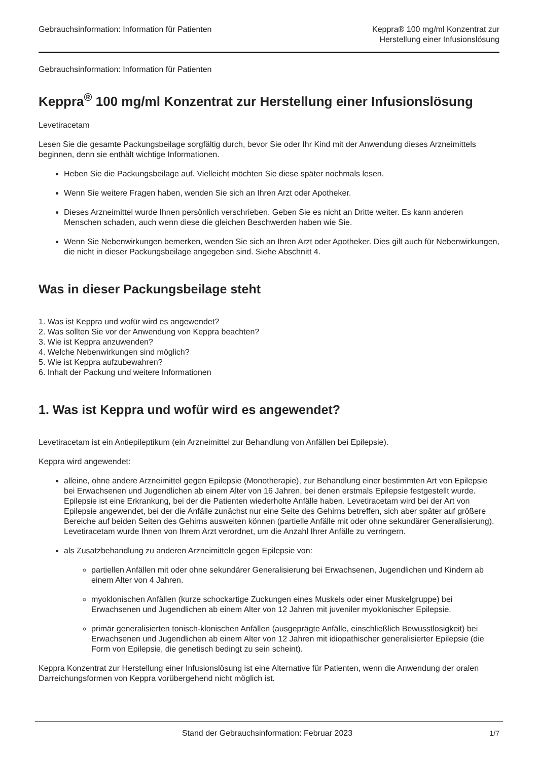Gebrauchsinformation: Information für Patienten
Keppra® 100 mg/ml Konzentrat zur
Herstellung einer Infusionslösung
Gebrauchsinformation: Information für Patienten
Keppra<sup>®</sup> 100 mg/ml Konzentrat zur Herstellung einer Infusionslösung
Levetiracetam
Lesen Sie die gesamte Packungsbeilage sorgfältig durch, bevor Sie oder Ihr Kind mit der Anwendung dieses Arzneimittels beginnen, denn sie enthält wichtige Informationen.
Heben Sie die Packungsbeilage auf. Vielleicht möchten Sie diese später nochmals lesen.
Wenn Sie weitere Fragen haben, wenden Sie sich an Ihren Arzt oder Apotheker.
Dieses Arzneimittel wurde Ihnen persönlich verschrieben. Geben Sie es nicht an Dritte weiter. Es kann anderen Menschen schaden, auch wenn diese die gleichen Beschwerden haben wie Sie.
Wenn Sie Nebenwirkungen bemerken, wenden Sie sich an Ihren Arzt oder Apotheker. Dies gilt auch für Nebenwirkungen, die nicht in dieser Packungsbeilage angegeben sind. Siehe Abschnitt 4.
Was in dieser Packungsbeilage steht
1. Was ist Keppra und wofür wird es angewendet?
2. Was sollten Sie vor der Anwendung von Keppra beachten?
3. Wie ist Keppra anzuwenden?
4. Welche Nebenwirkungen sind möglich?
5. Wie ist Keppra aufzubewahren?
6. Inhalt der Packung und weitere Informationen
1. Was ist Keppra und wofür wird es angewendet?
Levetiracetam ist ein Antiepileptikum (ein Arzneimittel zur Behandlung von Anfällen bei Epilepsie).
Keppra wird angewendet:
alleine, ohne andere Arzneimittel gegen Epilepsie (Monotherapie), zur Behandlung einer bestimmten Art von Epilepsie bei Erwachsenen und Jugendlichen ab einem Alter von 16 Jahren, bei denen erstmals Epilepsie festgestellt wurde. Epilepsie ist eine Erkrankung, bei der die Patienten wiederholte Anfälle haben. Levetiracetam wird bei der Art von Epilepsie angewendet, bei der die Anfälle zunächst nur eine Seite des Gehirns betreffen, sich aber später auf größere Bereiche auf beiden Seiten des Gehirns ausweiten können (partielle Anfälle mit oder ohne sekundärer Generalisierung). Levetiracetam wurde Ihnen von Ihrem Arzt verordnet, um die Anzahl Ihrer Anfälle zu verringern.
als Zusatzbehandlung zu anderen Arzneimitteln gegen Epilepsie von:
partiellen Anfällen mit oder ohne sekundärer Generalisierung bei Erwachsenen, Jugendlichen und Kindern ab einem Alter von 4 Jahren.
myoklonischen Anfällen (kurze schockartige Zuckungen eines Muskels oder einer Muskelgruppe) bei Erwachsenen und Jugendlichen ab einem Alter von 12 Jahren mit juveniler myoklonischer Epilepsie.
primär generalisierten tonisch-klonischen Anfällen (ausgeprägte Anfälle, einschließlich Bewusstlosigkeit) bei Erwachsenen und Jugendlichen ab einem Alter von 12 Jahren mit idiopathischer generalisierter Epilepsie (die Form von Epilepsie, die genetisch bedingt zu sein scheint).
Keppra Konzentrat zur Herstellung einer Infusionslösung ist eine Alternative für Patienten, wenn die Anwendung der oralen Darreichungsformen von Keppra vorübergehend nicht möglich ist.
Stand der Gebrauchsinformation: Februar 2023
1/7